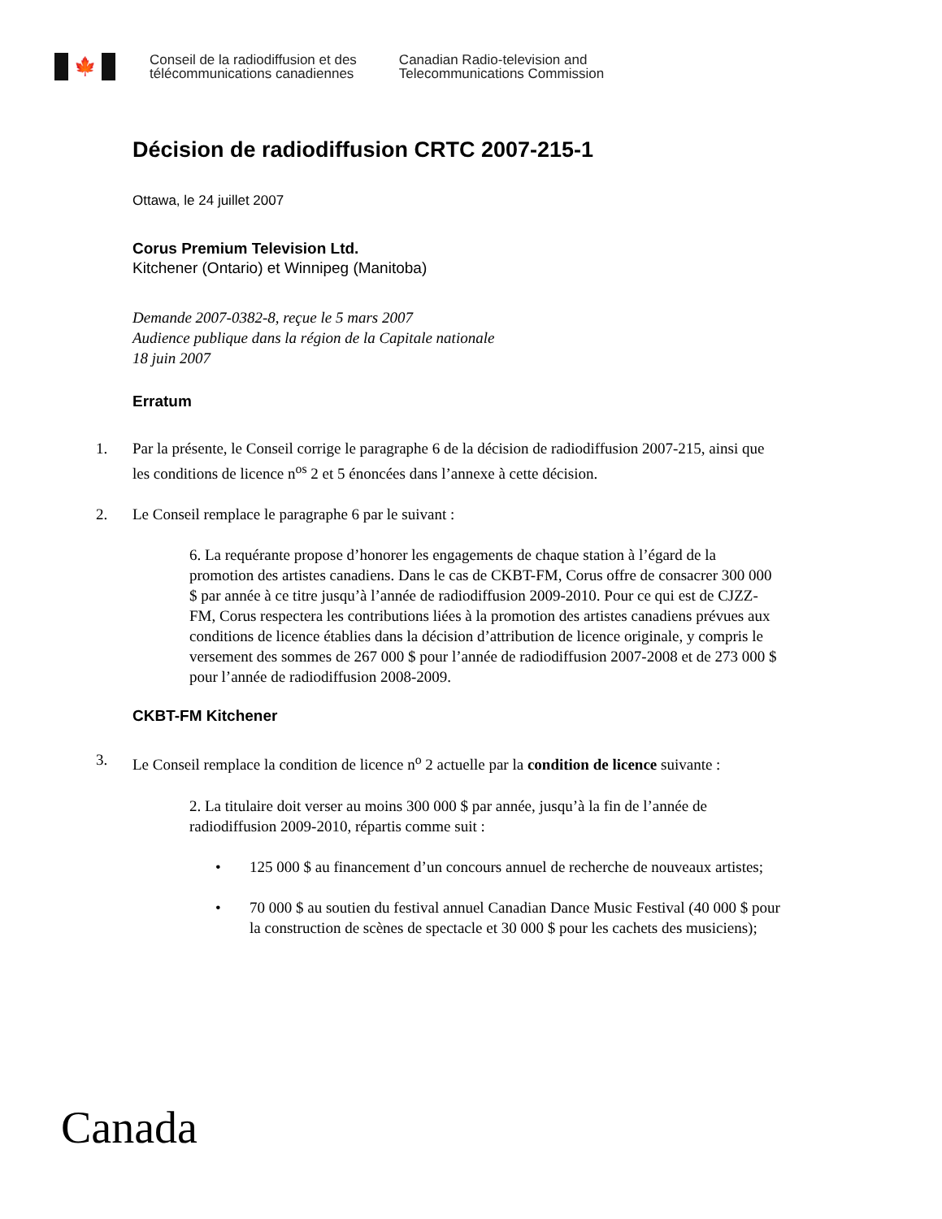🍁
Conseil de la radiodiffusion et des
télécommunications canadiennes
Canadian Radio-television and
Telecommunications Commission
Décision de radiodiffusion CRTC 2007-215-1
Ottawa, le 24 juillet 2007
Corus Premium Television Ltd.
Kitchener (Ontario) et Winnipeg (Manitoba)
Demande 2007-0382-8, reçue le 5 mars 2007
Audience publique dans la région de la Capitale nationale
18 juin 2007
Erratum
1. Par la présente, le Conseil corrige le paragraphe 6 de la décision de radiodiffusion 2007-215, ainsi que les conditions de licence n<sup>os</sup> 2 et 5 énoncées dans l’annexe à cette décision.
2. Le Conseil remplace le paragraphe 6 par le suivant :
6. La requérante propose d’honorer les engagements de chaque station à l’égard de la promotion des artistes canadiens. Dans le cas de CKBT-FM, Corus offre de consacrer 300 000 $ par année à ce titre jusqu’à l’année de radiodiffusion 2009-2010. Pour ce qui est de CJZZ-FM, Corus respectera les contributions liées à la promotion des artistes canadiens prévues aux conditions de licence établies dans la décision d’attribution de licence originale, y compris le versement des sommes de 267 000 $ pour l’année de radiodiffusion 2007-2008 et de 273 000 $ pour l’année de radiodiffusion 2008-2009.
CKBT-FM Kitchener
3. Le Conseil remplace la condition de licence n<sup>o</sup> 2 actuelle par la condition de licence suivante :
2. La titulaire doit verser au moins 300 000 $ par année, jusqu’à la fin de l’année de radiodiffusion 2009-2010, répartis comme suit :
• 125 000 $ au financement d’un concours annuel de recherche de nouveaux artistes;
• 70 000 $ au soutien du festival annuel Canadian Dance Music Festival (40 000 $ pour la construction de scènes de spectacle et 30 000 $ pour les cachets des musiciens);
Canada